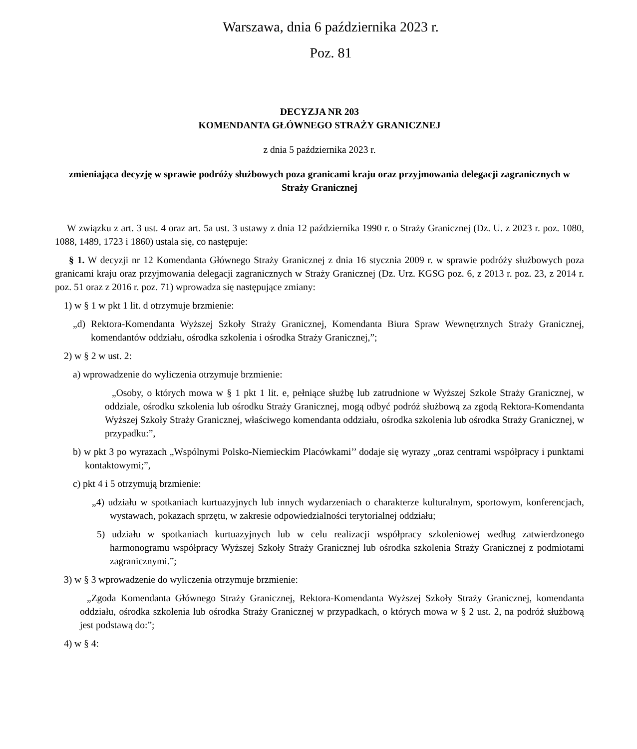Warszawa, dnia 6 października 2023 r.
Poz. 81
DECYZJA NR 203
KOMENDANTA GŁÓWNEGO STRAŻY GRANICZNEJ
z dnia 5 października 2023 r.
zmieniająca decyzję w sprawie podróży służbowych poza granicami kraju oraz przyjmowania delegacji zagranicznych w Straży Granicznej
W związku z art. 3 ust. 4 oraz art. 5a ust. 3 ustawy z dnia 12 października 1990 r. o Straży Granicznej (Dz. U. z 2023 r. poz. 1080, 1088, 1489, 1723 i 1860) ustala się, co następuje:
§ 1. W decyzji nr 12 Komendanta Głównego Straży Granicznej z dnia 16 stycznia 2009 r. w sprawie podróży służbowych poza granicami kraju oraz przyjmowania delegacji zagranicznych w Straży Granicznej (Dz. Urz. KGSG poz. 6, z 2013 r. poz. 23, z 2014 r. poz. 51 oraz z 2016 r. poz. 71) wprowadza się następujące zmiany:
1) w § 1 w pkt 1 lit. d otrzymuje brzmienie:
„d) Rektora-Komendanta Wyższej Szkoły Straży Granicznej, Komendanta Biura Spraw Wewnętrznych Straży Granicznej, komendantów oddziału, ośrodka szkolenia i ośrodka Straży Granicznej,”;
2) w § 2 w ust. 2:
a) wprowadzenie do wyliczenia otrzymuje brzmienie:
„Osoby, o których mowa w § 1 pkt 1 lit. e, pełniące służbę lub zatrudnione w Wyższej Szkole Straży Granicznej, w oddziale, ośrodku szkolenia lub ośrodku Straży Granicznej, mogą odbyć podróż służbową za zgodą Rektora-Komendanta Wyższej Szkoły Straży Granicznej, właściwego komendanta oddziału, ośrodka szkolenia lub ośrodka Straży Granicznej, w przypadku:”,
b) w pkt 3 po wyrazach „Wspólnymi Polsko-Niemieckim Placówkami’’ dodaje się wyrazy „oraz centrami współpracy i punktami kontaktowymi;”,
c) pkt 4 i 5 otrzymują brzmienie:
„4) udziału w spotkaniach kurtuazyjnych lub innych wydarzeniach o charakterze kulturalnym, sportowym, konferencjach, wystawach, pokazach sprzętu, w zakresie odpowiedzialności terytorialnej oddziału;
5) udziału w spotkaniach kurtuazyjnych lub w celu realizacji współpracy szkoleniowej według zatwierdzonego harmonogramu współpracy Wyższej Szkoły Straży Granicznej lub ośrodka szkolenia Straży Granicznej z podmiotami zagranicznymi.”;
3) w § 3 wprowadzenie do wyliczenia otrzymuje brzmienie:
„Zgoda Komendanta Głównego Straży Granicznej, Rektora-Komendanta Wyższej Szkoły Straży Granicznej, komendanta oddziału, ośrodka szkolenia lub ośrodka Straży Granicznej w przypadkach, o których mowa w § 2 ust. 2, na podróż służbową jest podstawą do:”;
4) w § 4: